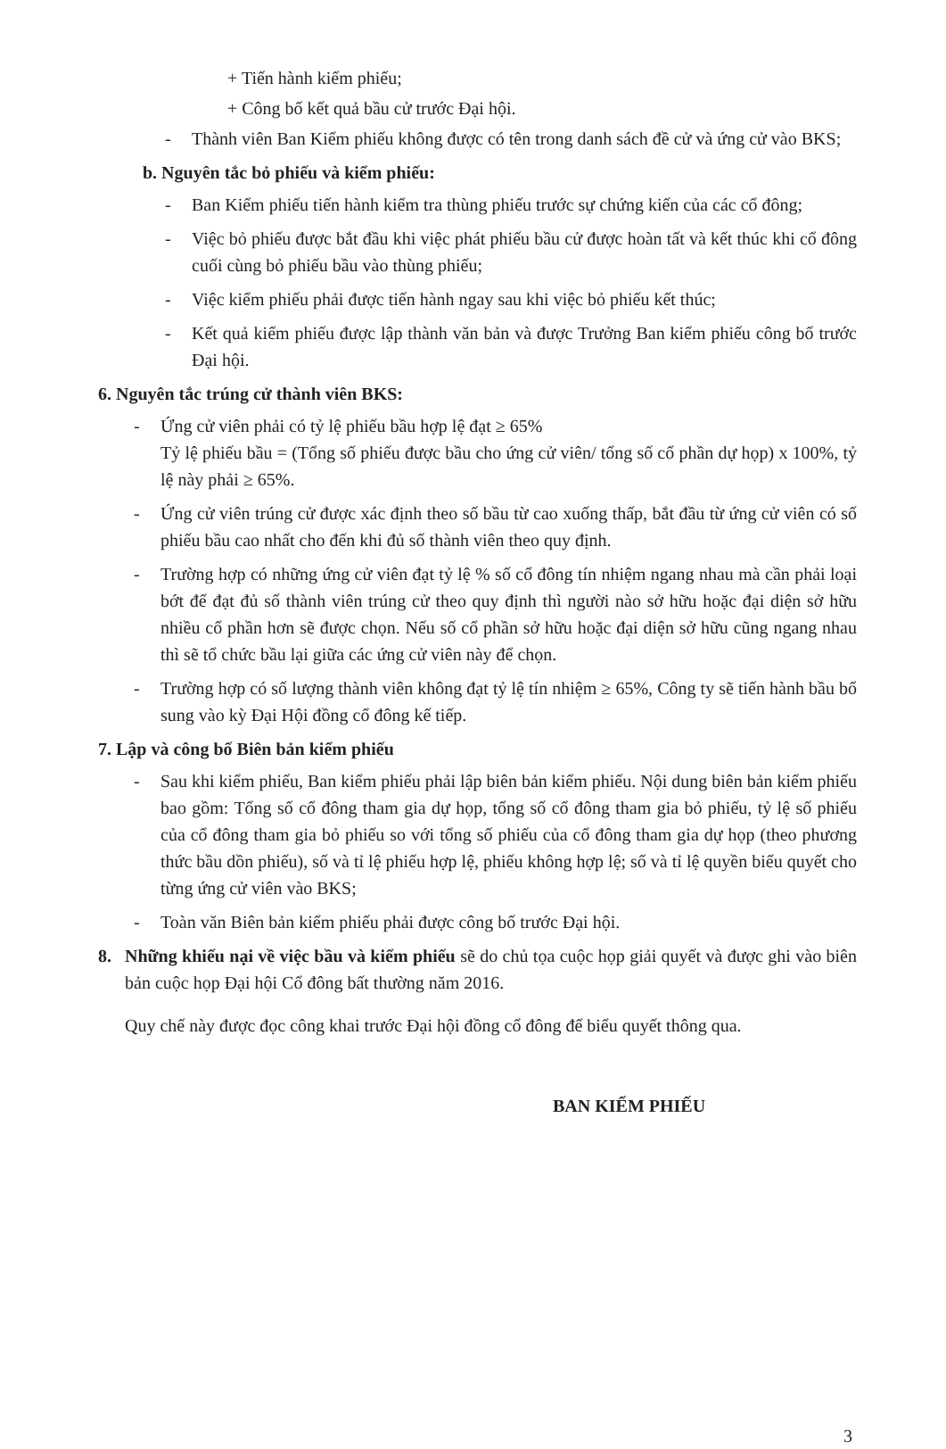+ Tiến hành kiểm phiếu;
+ Công bố kết quả bầu cử trước Đại hội.
- Thành viên Ban Kiểm phiếu không được có tên trong danh sách đề cử và ứng cử vào BKS;
b. Nguyên tắc bỏ phiếu và kiểm phiếu:
- Ban Kiểm phiếu tiến hành kiểm tra thùng phiếu trước sự chứng kiến của các cổ đông;
- Việc bỏ phiếu được bắt đầu khi việc phát phiếu bầu cử được hoàn tất và kết thúc khi cổ đông cuối cùng bỏ phiếu bầu vào thùng phiếu;
- Việc kiểm phiếu phải được tiến hành ngay sau khi việc bỏ phiếu kết thúc;
- Kết quả kiểm phiếu được lập thành văn bản và được Trưởng Ban kiểm phiếu công bố trước Đại hội.
6. Nguyên tắc trúng cử thành viên BKS:
- Ứng cử viên phải có tỷ lệ phiếu bầu hợp lệ đạt ≥ 65%
Tỷ lệ phiếu bầu = (Tổng số phiếu được bầu cho ứng cử viên/ tổng số cổ phần dự họp) x 100%, tỷ lệ này phải ≥ 65%.
- Ứng cử viên trúng cử được xác định theo số bầu từ cao xuống thấp, bắt đầu từ ứng cử viên có số phiếu bầu cao nhất cho đến khi đủ số thành viên theo quy định.
- Trường hợp có những ứng cử viên đạt tỷ lệ % số cổ đông tín nhiệm ngang nhau mà cần phải loại bớt để đạt đủ số thành viên trúng cử theo quy định thì người nào sở hữu hoặc đại diện sở hữu nhiều cổ phần hơn sẽ được chọn. Nếu số cổ phần sở hữu hoặc đại diện sở hữu cũng ngang nhau thì sẽ tổ chức bầu lại giữa các ứng cử viên này để chọn.
- Trường hợp có số lượng thành viên không đạt tỷ lệ tín nhiệm ≥ 65%, Công ty sẽ tiến hành bầu bổ sung vào kỳ Đại Hội đồng cổ đông kế tiếp.
7. Lập và công bố Biên bản kiểm phiếu
- Sau khi kiểm phiếu, Ban kiểm phiếu phải lập biên bản kiểm phiếu. Nội dung biên bản kiểm phiếu bao gồm: Tổng số cổ đông tham gia dự họp, tổng số cổ đông tham gia bỏ phiếu, tỷ lệ số phiếu của cổ đông tham gia bỏ phiếu so với tổng số phiếu của cổ đông tham gia dự họp (theo phương thức bầu dồn phiếu), số và tỉ lệ phiếu hợp lệ, phiếu không hợp lệ; số và tỉ lệ quyền biểu quyết cho từng ứng cử viên vào BKS;
- Toàn văn Biên bản kiểm phiếu phải được công bố trước Đại hội.
8. Những khiếu nại về việc bầu và kiểm phiếu sẽ do chủ tọa cuộc họp giải quyết và được ghi vào biên bản cuộc họp Đại hội Cổ đông bất thường năm 2016.
Quy chế này được đọc công khai trước Đại hội đồng cổ đông để biểu quyết thông qua.
BAN KIỂM PHIẾU
3